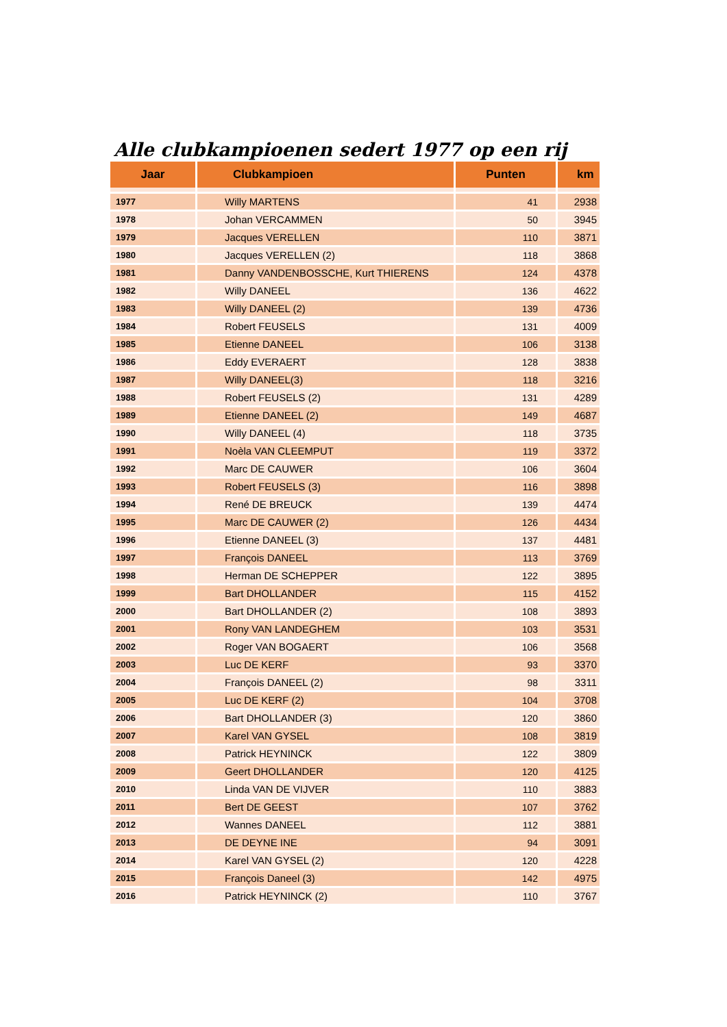Alle clubkampioenen sedert 1977 op een rij
| Jaar | Clubkampioen | Punten | km |
| --- | --- | --- | --- |
| 1977 | Willy MARTENS | 41 | 2938 |
| 1978 | Johan VERCAMMEN | 50 | 3945 |
| 1979 | Jacques VERELLEN | 110 | 3871 |
| 1980 | Jacques VERELLEN (2) | 118 | 3868 |
| 1981 | Danny VANDENBOSSCHE, Kurt THIERENS | 124 | 4378 |
| 1982 | Willy DANEEL | 136 | 4622 |
| 1983 | Willy DANEEL (2) | 139 | 4736 |
| 1984 | Robert FEUSELS | 131 | 4009 |
| 1985 | Etienne DANEEL | 106 | 3138 |
| 1986 | Eddy EVERAERT | 128 | 3838 |
| 1987 | Willy DANEEL(3) | 118 | 3216 |
| 1988 | Robert FEUSELS (2) | 131 | 4289 |
| 1989 | Etienne DANEEL (2) | 149 | 4687 |
| 1990 | Willy DANEEL (4) | 118 | 3735 |
| 1991 | Noèla VAN CLEEMPUT | 119 | 3372 |
| 1992 | Marc DE CAUWER | 106 | 3604 |
| 1993 | Robert FEUSELS (3) | 116 | 3898 |
| 1994 | René DE BREUCK | 139 | 4474 |
| 1995 | Marc DE CAUWER (2) | 126 | 4434 |
| 1996 | Etienne DANEEL (3) | 137 | 4481 |
| 1997 | François DANEEL | 113 | 3769 |
| 1998 | Herman DE SCHEPPER | 122 | 3895 |
| 1999 | Bart DHOLLANDER | 115 | 4152 |
| 2000 | Bart DHOLLANDER (2) | 108 | 3893 |
| 2001 | Rony VAN LANDEGHEM | 103 | 3531 |
| 2002 | Roger VAN BOGAERT | 106 | 3568 |
| 2003 | Luc DE KERF | 93 | 3370 |
| 2004 | François DANEEL (2) | 98 | 3311 |
| 2005 | Luc DE KERF (2) | 104 | 3708 |
| 2006 | Bart DHOLLANDER (3) | 120 | 3860 |
| 2007 | Karel VAN GYSEL | 108 | 3819 |
| 2008 | Patrick HEYNINCK | 122 | 3809 |
| 2009 | Geert DHOLLANDER | 120 | 4125 |
| 2010 | Linda VAN DE VIJVER | 110 | 3883 |
| 2011 | Bert DE GEEST | 107 | 3762 |
| 2012 | Wannes DANEEL | 112 | 3881 |
| 2013 | DE DEYNE INE | 94 | 3091 |
| 2014 | Karel VAN GYSEL (2) | 120 | 4228 |
| 2015 | François Daneel (3) | 142 | 4975 |
| 2016 | Patrick HEYNINCK (2) | 110 | 3767 |